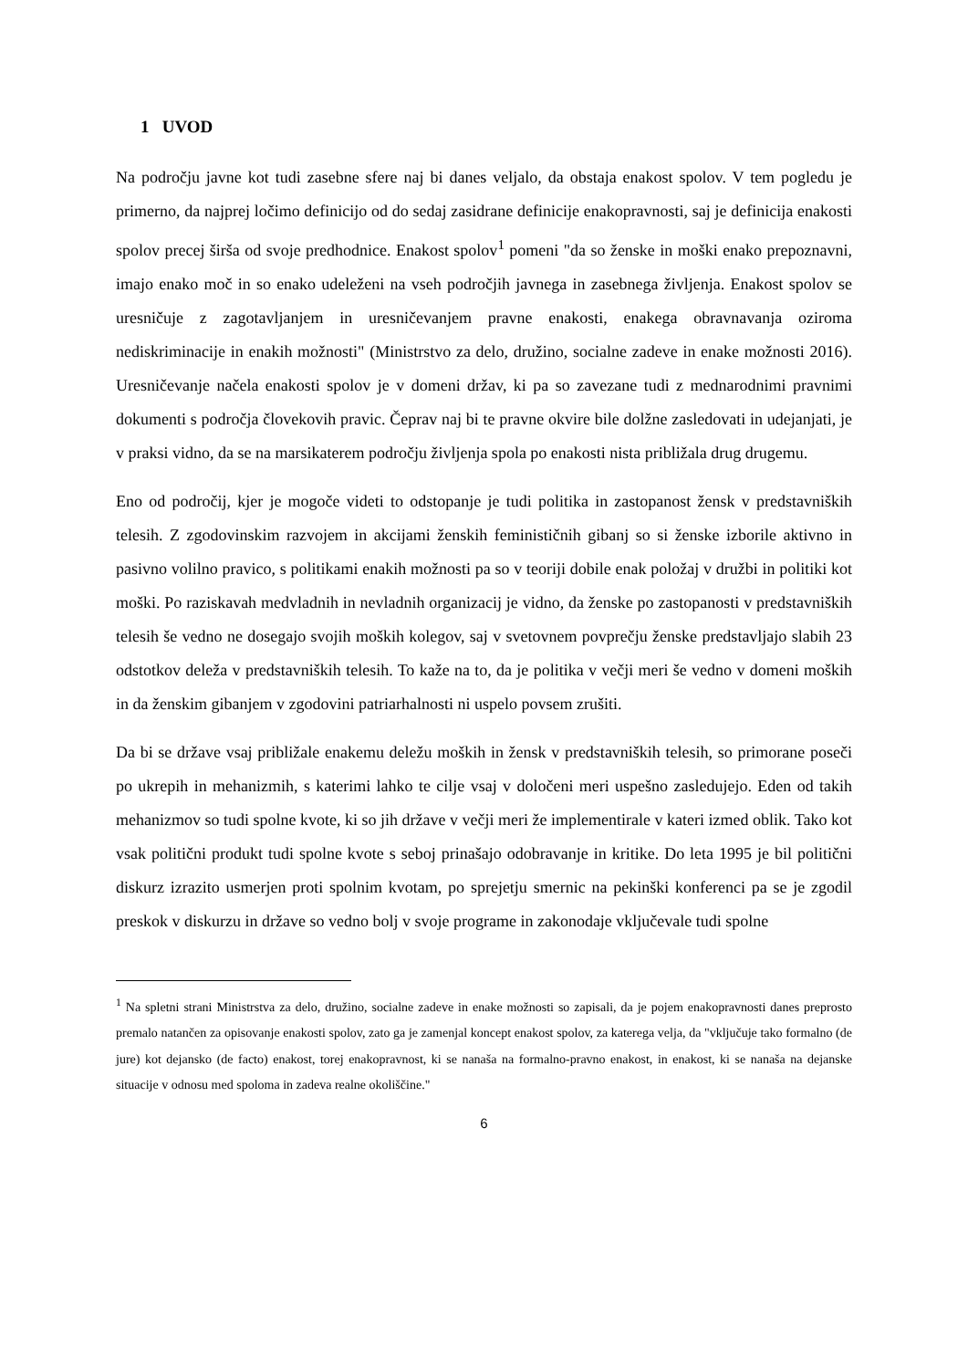1 UVOD
Na področju javne kot tudi zasebne sfere naj bi danes veljalo, da obstaja enakost spolov. V tem pogledu je primerno, da najprej ločimo definicijo od do sedaj zasidrane definicije enakopravnosti, saj je definicija enakosti spolov precej širša od svoje predhodnice. Enakost spolov<sup>1</sup> pomeni "da so ženske in moški enako prepoznavni, imajo enako moč in so enako udeleženi na vseh področjih javnega in zasebnega življenja. Enakost spolov se uresničuje z zagotavljanjem in uresničevanjem pravne enakosti, enakega obravnavanja oziroma nediskriminacije in enakih možnosti" (Ministrstvo za delo, družino, socialne zadeve in enake možnosti 2016). Uresničevanje načela enakosti spolov je v domeni držav, ki pa so zavezane tudi z mednarodnimi pravnimi dokumenti s področja človekovih pravic. Čeprav naj bi te pravne okvire bile dolžne zasledovati in udejanjati, je v praksi vidno, da se na marsikaterem področju življenja spola po enakosti nista približala drug drugemu.
Eno od področij, kjer je mogoče videti to odstopanje je tudi politika in zastopanost žensk v predstavniških telesih. Z zgodovinskim razvojem in akcijami ženskih feminističnih gibanj so si ženske izborile aktivno in pasivno volilno pravico, s politikami enakih možnosti pa so v teoriji dobile enak položaj v družbi in politiki kot moški. Po raziskavah medvladnih in nevladnih organizacij je vidno, da ženske po zastopanosti v predstavniških telesih še vedno ne dosegajo svojih moških kolegov, saj v svetovnem povprečju ženske predstavljajo slabih 23 odstotkov deleža v predstavniških telesih. To kaže na to, da je politika v večji meri še vedno v domeni moških in da ženskim gibanjem v zgodovini patriarhalnosti ni uspelo povsem zrušiti.
Da bi se države vsaj približale enakemu deležu moških in žensk v predstavniških telesih, so primorane poseči po ukrepih in mehanizmih, s katerimi lahko te cilje vsaj v določeni meri uspešno zasledujejo. Eden od takih mehanizmov so tudi spolne kvote, ki so jih države v večji meri že implementirale v kateri izmed oblik. Tako kot vsak politični produkt tudi spolne kvote s seboj prinašajo odobravanje in kritike. Do leta 1995 je bil politični diskurz izrazito usmerjen proti spolnim kvotam, po sprejetju smernic na pekinški konferenci pa se je zgodil preskok v diskurzu in države so vedno bolj v svoje programe in zakonodaje vključevale tudi spolne
<sup>1</sup> Na spletni strani Ministrstva za delo, družino, socialne zadeve in enake možnosti so zapisali, da je pojem enakopravnosti danes preprosto premalo natančen za opisovanje enakosti spolov, zato ga je zamenjal koncept enakost spolov, za katerega velja, da "vključuje tako formalno (de jure) kot dejansko (de facto) enakost, torej enakopravnost, ki se nanaša na formalno-pravno enakost, in enakost, ki se nanaša na dejanske situacije v odnosu med spoloma in zadeva realne okoliščine."
6